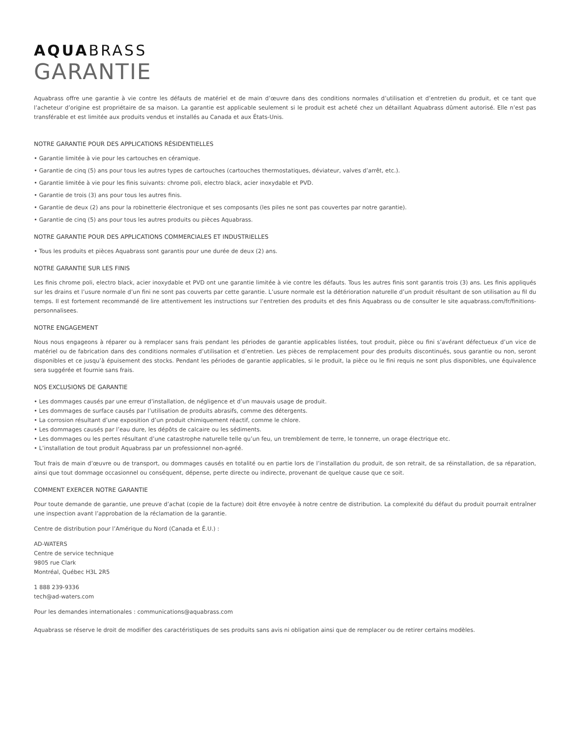AQUABRASS
GARANTIE
Aquabrass offre une garantie à vie contre les défauts de matériel et de main d’œuvre dans des conditions normales d’utilisation et d’entretien du produit, et ce tant que l’acheteur d’origine est propriétaire de sa maison. La garantie est applicable seulement si le produit est acheté chez un détaillant Aquabrass dûment autorisé. Elle n’est pas transférable et est limitée aux produits vendus et installés au Canada et aux États-Unis.
NOTRE GARANTIE POUR DES APPLICATIONS RÉSIDENTIELLES
• Garantie limitée à vie pour les cartouches en céramique.
• Garantie de cinq (5) ans pour tous les autres types de cartouches (cartouches thermostatiques, déviateur, valves d’arrêt, etc.).
• Garantie limitée à vie pour les finis suivants: chrome poli, electro black, acier inoxydable et PVD.
• Garantie de trois (3) ans pour tous les autres finis.
• Garantie de deux (2) ans pour la robinetterie électronique et ses composants (les piles ne sont pas couvertes par notre garantie).
• Garantie de cinq (5) ans pour tous les autres produits ou pièces Aquabrass.
NOTRE GARANTIE POUR DES APPLICATIONS COMMERCIALES ET INDUSTRIELLES
• Tous les produits et pièces Aquabrass sont garantis pour une durée de deux (2) ans.
NOTRE GARANTIE SUR LES FINIS
Les finis chrome poli, electro black, acier inoxydable et PVD ont une garantie limitée à vie contre les défauts. Tous les autres finis sont garantis trois (3) ans. Les finis appliqués sur les drains et l’usure normale d’un fini ne sont pas couverts par cette garantie. L’usure normale est la détérioration naturelle d’un produit résultant de son utilisation au fil du temps. Il est fortement recommandé de lire attentivement les instructions sur l’entretien des produits et des finis Aquabrass ou de consulter le site aquabrass.com/fr/finitions-personnalisees.
NOTRE ENGAGEMENT
Nous nous engageons à réparer ou à remplacer sans frais pendant les périodes de garantie applicables listées, tout produit, pièce ou fini s’avérant défectueux d’un vice de matériel ou de fabrication dans des conditions normales d’utilisation et d’entretien. Les pièces de remplacement pour des produits discontinués, sous garantie ou non, seront disponibles et ce jusqu’à épuisement des stocks. Pendant les périodes de garantie applicables, si le produit, la pièce ou le fini requis ne sont plus disponibles, une équivalence sera suggérée et fournie sans frais.
NOS EXCLUSIONS DE GARANTIE
• Les dommages causés par une erreur d’installation, de négligence et d’un mauvais usage de produit.
• Les dommages de surface causés par l’utilisation de produits abrasifs, comme des détergents.
• La corrosion résultant d’une exposition d’un produit chimiquement réactif, comme le chlore.
• Les dommages causés par l’eau dure, les dépôts de calcaire ou les sédiments.
• Les dommages ou les pertes résultant d’une catastrophe naturelle telle qu’un feu, un tremblement de terre, le tonnerre, un orage électrique etc.
• L’installation de tout produit Aquabrass par un professionnel non-agréé.
Tout frais de main d’œuvre ou de transport, ou dommages causés en totalité ou en partie lors de l’installation du produit, de son retrait, de sa réinstallation, de sa réparation, ainsi que tout dommage occasionnel ou conséquent, dépense, perte directe ou indirecte, provenant de quelque cause que ce soit.
COMMENT EXERCER NOTRE GARANTIE
Pour toute demande de garantie, une preuve d’achat (copie de la facture) doit être envoyée à notre centre de distribution. La complexité du défaut du produit pourrait entraîner une inspection avant l’approbation de la réclamation de la garantie.
Centre de distribution pour l’Amérique du Nord (Canada et É.U.) :
AD-WATERS
Centre de service technique
9805 rue Clark
Montréal, Québec H3L 2R5
1 888 239-9336
tech@ad-waters.com
Pour les demandes internationales : communications@aquabrass.com
Aquabrass se réserve le droit de modifier des caractéristiques de ses produits sans avis ni obligation ainsi que de remplacer ou de retirer certains modèles.